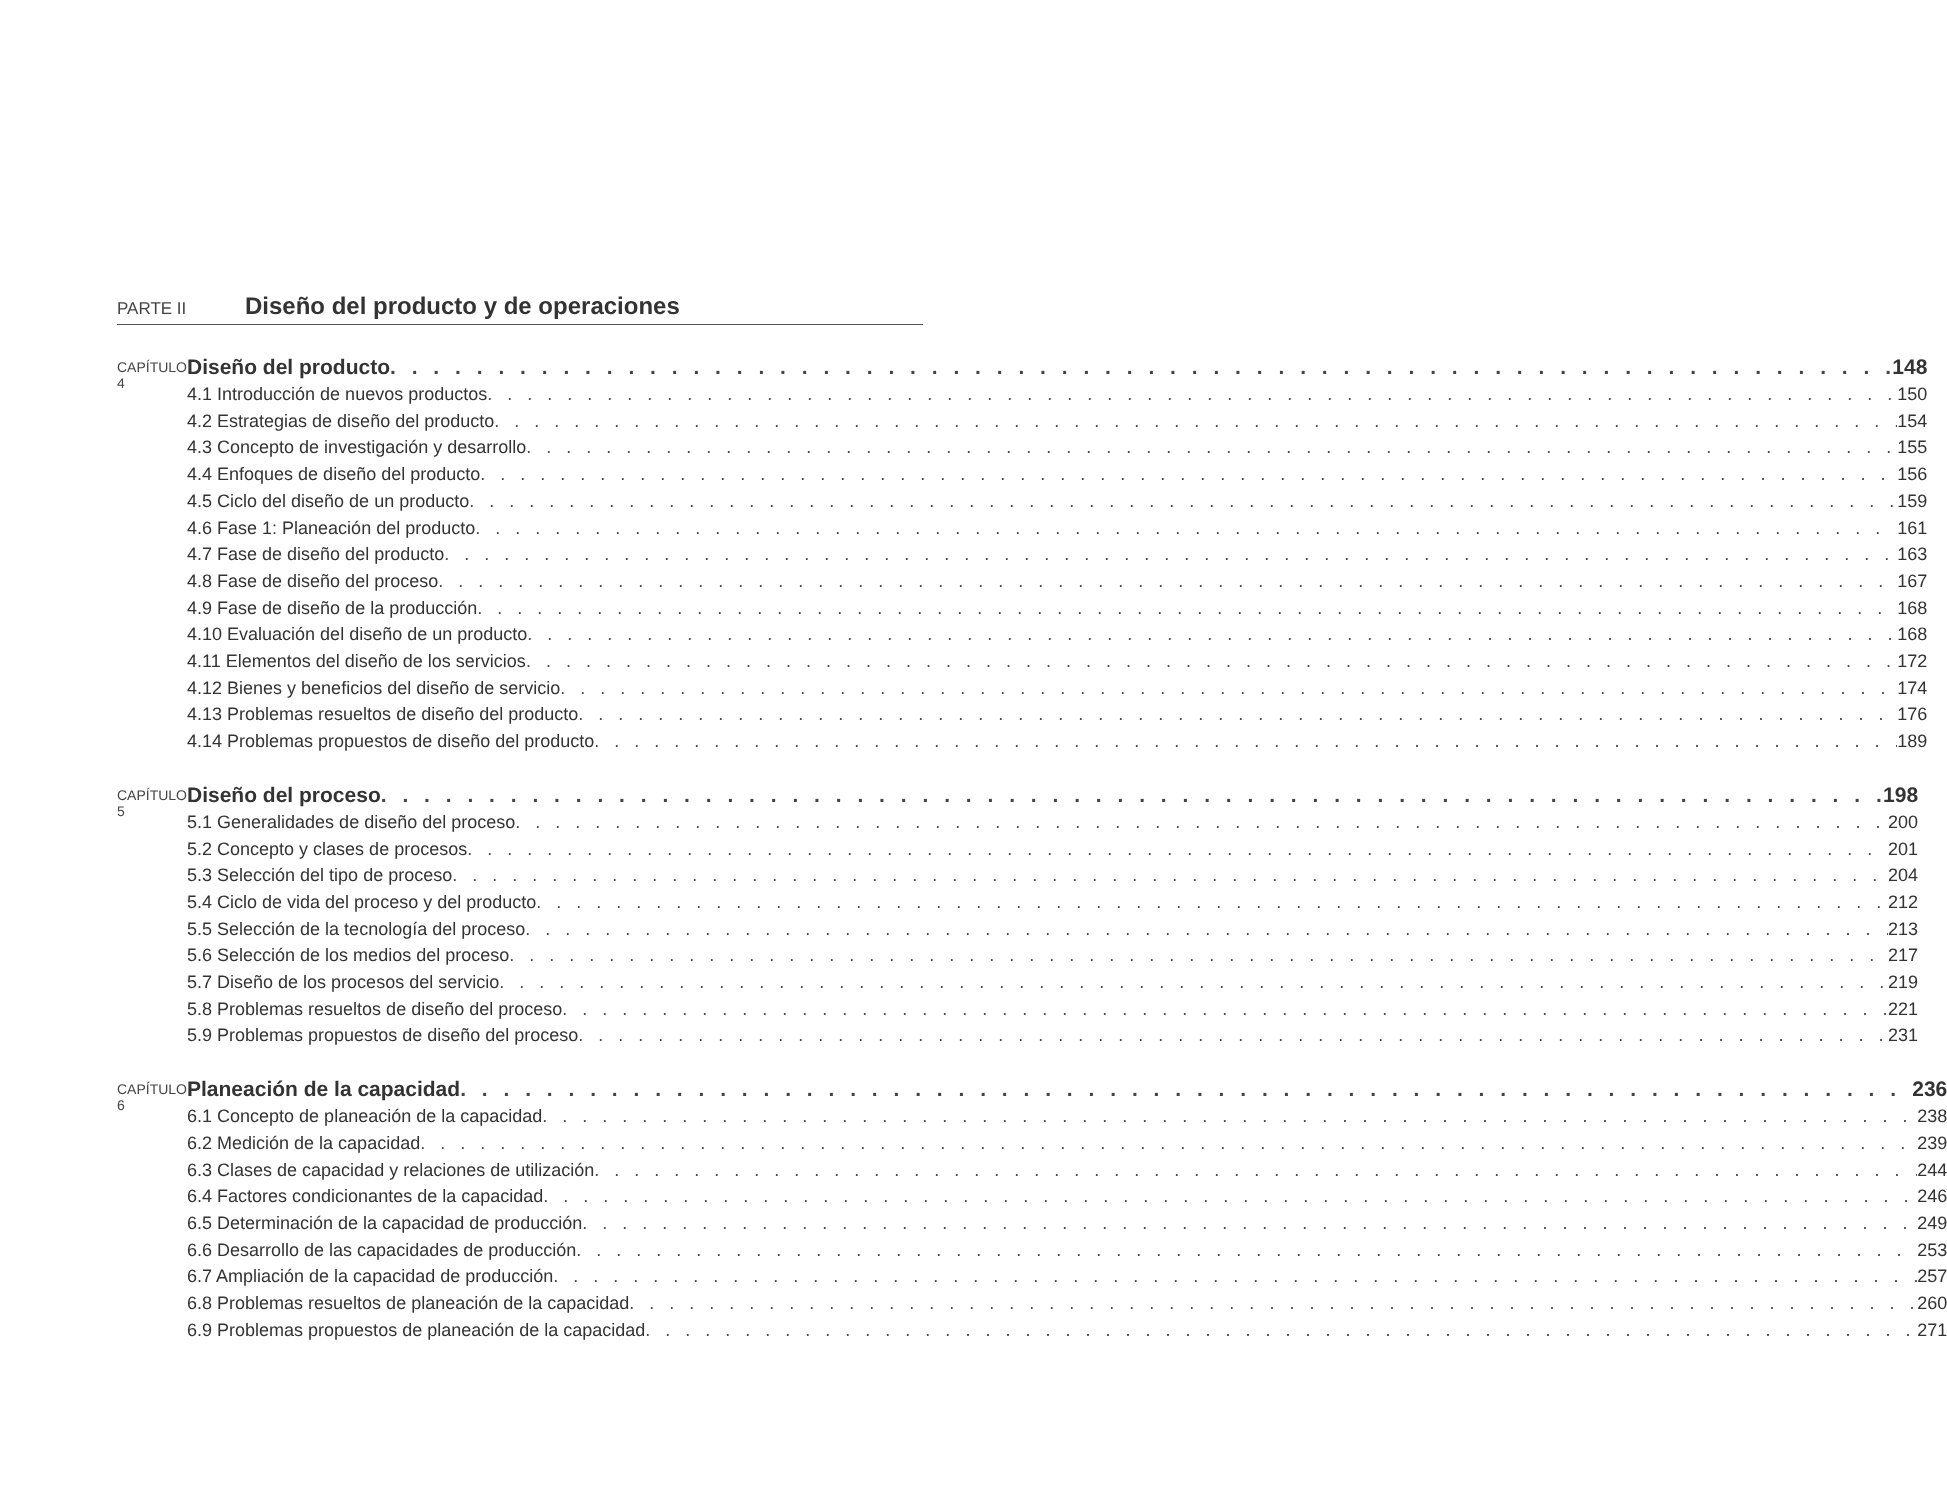PARTE II Diseño del producto y de operaciones
CAPÍTULO 4
Diseño del producto 148
4.1 Introducción de nuevos productos 150
4.2 Estrategias de diseño del producto 154
4.3 Concepto de investigación y desarrollo 155
4.4 Enfoques de diseño del producto 156
4.5 Ciclo del diseño de un producto 159
4.6 Fase 1: Planeación del producto 161
4.7 Fase de diseño del producto 163
4.8 Fase de diseño del proceso 167
4.9 Fase de diseño de la producción 168
4.10 Evaluación del diseño de un producto 168
4.11 Elementos del diseño de los servicios 172
4.12 Bienes y beneficios del diseño de servicio 174
4.13 Problemas resueltos de diseño del producto 176
4.14 Problemas propuestos de diseño del producto 189
CAPÍTULO 5
Diseño del proceso 198
5.1 Generalidades de diseño del proceso 200
5.2 Concepto y clases de procesos 201
5.3 Selección del tipo de proceso 204
5.4 Ciclo de vida del proceso y del producto 212
5.5 Selección de la tecnología del proceso 213
5.6 Selección de los medios del proceso 217
5.7 Diseño de los procesos del servicio 219
5.8 Problemas resueltos de diseño del proceso 221
5.9 Problemas propuestos de diseño del proceso 231
CAPÍTULO 6
Planeación de la capacidad 236
6.1 Concepto de planeación de la capacidad 238
6.2 Medición de la capacidad 239
6.3 Clases de capacidad y relaciones de utilización 244
6.4 Factores condicionantes de la capacidad 246
6.5 Determinación de la capacidad de producción 249
6.6 Desarrollo de las capacidades de producción 253
6.7 Ampliación de la capacidad de producción 257
6.8 Problemas resueltos de planeación de la capacidad 260
6.9 Problemas propuestos de planeación de la capacidad 271